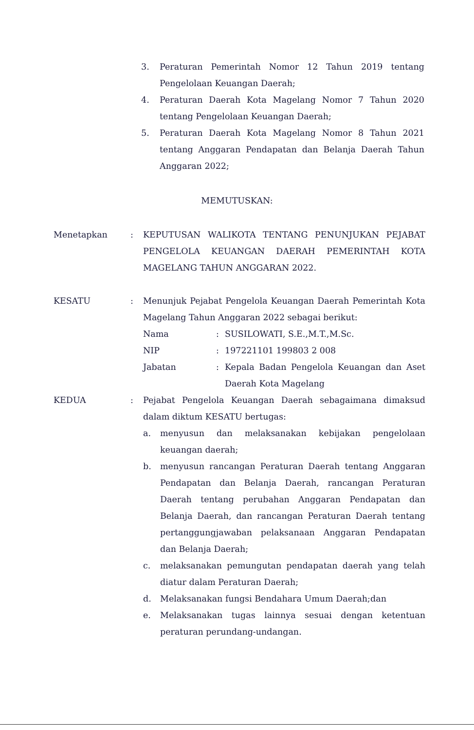3. Peraturan Pemerintah Nomor 12 Tahun 2019 tentang Pengelolaan Keuangan Daerah;
4. Peraturan Daerah Kota Magelang Nomor 7 Tahun 2020 tentang Pengelolaan Keuangan Daerah;
5. Peraturan Daerah Kota Magelang Nomor 8 Tahun 2021 tentang Anggaran Pendapatan dan Belanja Daerah Tahun Anggaran 2022;
MEMUTUSKAN:
Menetapkan: KEPUTUSAN WALIKOTA TENTANG PENUNJUKAN PEJABAT PENGELOLA KEUANGAN DAERAH PEMERINTAH KOTA MAGELANG TAHUN ANGGARAN 2022.
KESATU: Menunjuk Pejabat Pengelola Keuangan Daerah Pemerintah Kota Magelang Tahun Anggaran 2022 sebagai berikut:
Nama: SUSILOWATI, S.E.,M.T.,M.Sc.
NIP: 197221101 199803 2 008
Jabatan: Kepala Badan Pengelola Keuangan dan Aset Daerah Kota Magelang
KEDUA: Pejabat Pengelola Keuangan Daerah sebagaimana dimaksud dalam diktum KESATU bertugas:
a. menyusun dan melaksanakan kebijakan pengelolaan keuangan daerah;
b. menyusun rancangan Peraturan Daerah tentang Anggaran Pendapatan dan Belanja Daerah, rancangan Peraturan Daerah tentang perubahan Anggaran Pendapatan dan Belanja Daerah, dan rancangan Peraturan Daerah tentang pertanggungjawaban pelaksanaan Anggaran Pendapatan dan Belanja Daerah;
c. melaksanakan pemungutan pendapatan daerah yang telah diatur dalam Peraturan Daerah;
d. Melaksanakan fungsi Bendahara Umum Daerah;dan
e. Melaksanakan tugas lainnya sesuai dengan ketentuan peraturan perundang-undangan.